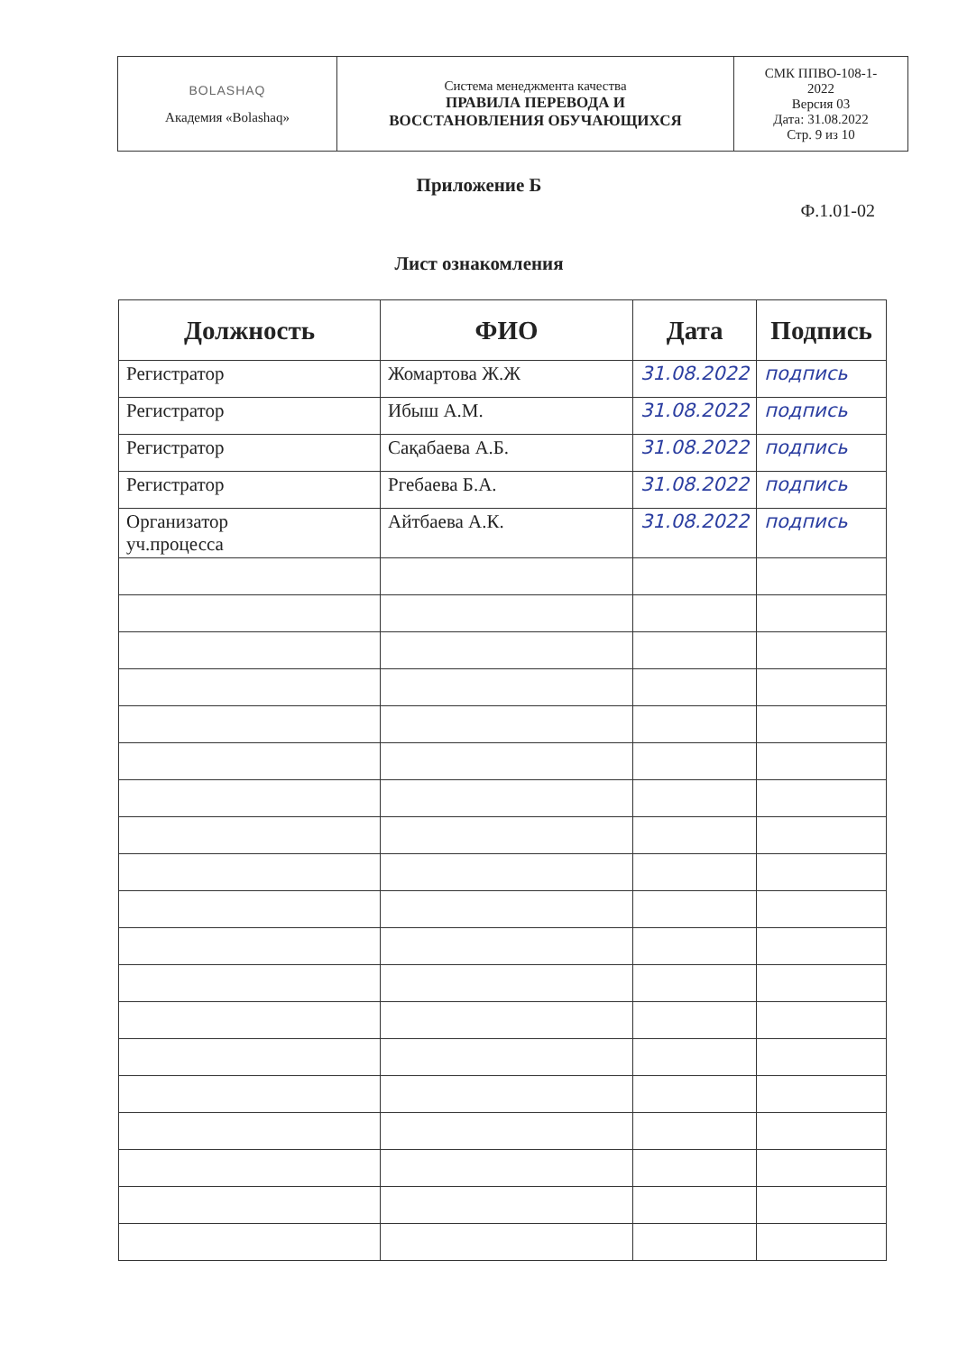| BOLASHAQ Академия «Bolashaq» | Система менеджмента качества ПРАВИЛА ПЕРЕВОДА И ВОССТАНОВЛЕНИЯ ОБУЧАЮЩИХСЯ | СМК ППВО-108-1- 2022 Версия 03 Дата: 31.08.2022 Стр. 9 из 10 |
Приложение Б
Ф.1.01-02
Лист ознакомления
| Должность | ФИО | Дата | Подпись |
| --- | --- | --- | --- |
| Регистратор | Жомартова Ж.Ж | 31.08.2022 | подпись |
| Регистратор | Ибыш А.М. | 31.08.2022 | подпись |
| Регистратор | Сақабаева А.Б. | 31.08.2022 | подпись |
| Регистратор | Ргебаева Б.А. | 31.08.2022 | подпись |
| Организатор уч.процесса | Айтбаева А.К. | 31.08.2022 | подпись |